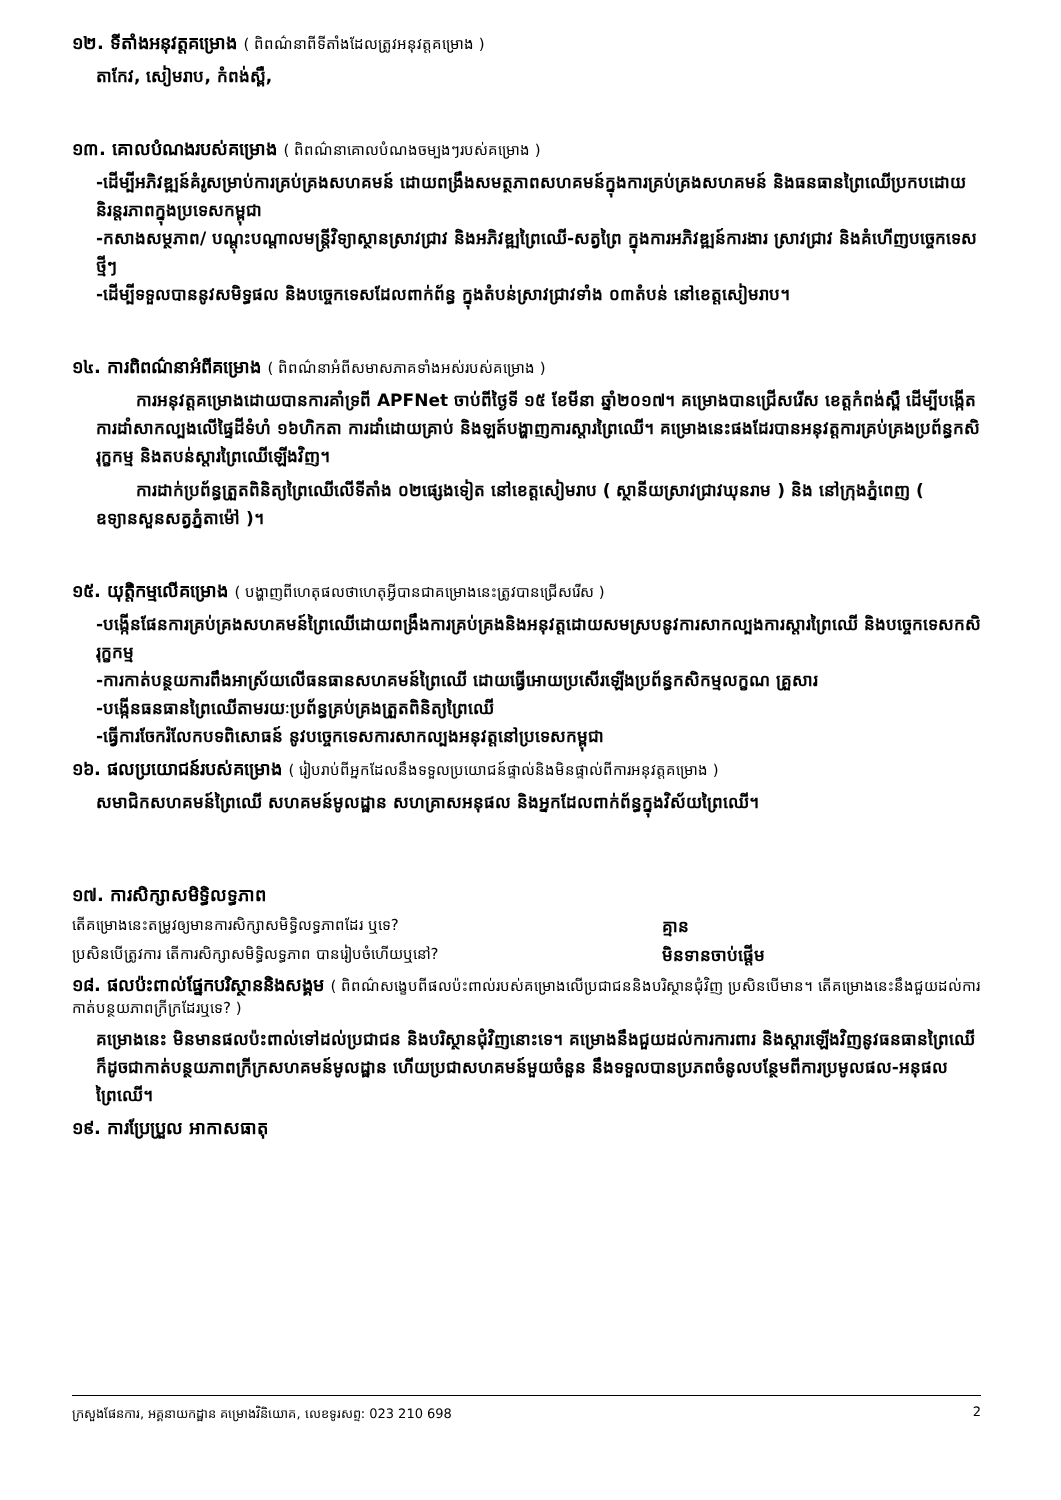១២. ទីតាំងអនុវត្តគម្រោង ( ពិពណ៌នាពីទីតាំងដែលត្រូវអនុវត្តគម្រោង )
តាកែវ, សៀមរាប, កំពង់ស្ពឺ,
១៣. គោលបំណងរបស់គម្រោង ( ពិពណ៌នាគោលបំណងចម្បងៗរបស់គម្រោង )
-ដើម្បីអភិវឌ្ឍន៍គំរូសម្រាប់ការគ្រប់គ្រងសហគមន៍ ដោយពង្រឹងសមត្ថភាពសហគមន៍ក្នុងការគ្រប់គ្រងសហគមន៍ និងធនធានព្រៃឈើប្រកបដោយនិរន្តរភាពក្នុងប្រទេសកម្ពុជា
-កសាងសម្ថភាព/ បណ្ដុះបណ្ដាលមន្ត្រីវិទ្យាស្ថានស្រាវជ្រាវ និងអភិវឌ្ឍព្រៃឈើ-សត្វព្រៃ ក្នុងការអភិវឌ្ឍន៍ការងារ ស្រាវជ្រាវ និងគំហើញបច្ចេកទេសថ្មីៗ
-ដើម្បីទទួលបាននូវសមិទ្ធផល និងបច្ចេកទេសដែលពាក់ព័ន្ធ ក្នុងតំបន់ស្រាវជ្រាវទាំង ០៣តំបន់ នៅខេត្តសៀមរាប។
១៤. ការពិពណ៌នាអំពីគម្រោង ( ពិពណ៌នាអំពីសមាសភាគទាំងអស់របស់គម្រោង )
ការអនុវត្តគម្រោងដោយបានការគាំទ្រពី APFNet ចាប់ពីថ្ងៃទី ១៥ ខែមីនា ឆ្នាំ២០១៧។ គម្រោងបានជ្រើសរើស ខេត្តកំពង់ស្ពឺ ដើម្បីបង្កើតការដាំសាកល្បងលើផ្ទៃដីទំហំ ១៦ហិកតា ការដាំដោយគ្រាប់ និងឡត៍បង្ហាញការស្ដារព្រៃឈើ។ គម្រោងនេះផងដែរបានអនុវត្តការគ្រប់គ្រងប្រព័ន្ធកសិរុក្ខកម្ម និងតបន់ស្ដារព្រៃឈើឡើងវិញ។
ការដាក់ប្រព័ន្ធត្រួតពិនិត្យព្រៃឈើលើទីតាំង ០២ផ្សេងទៀត នៅខេត្តសៀមរាប ( ស្ថានីយស្រាវជ្រាវឃុនរាម ) និង នៅក្រុងភ្នំពេញ ( ឧទ្យានសួនសត្វភ្នំតាម៉ៅ )។
១៥. យុត្តិកម្មលើគម្រោង ( បង្ហាញពីហេតុផលថាហេតុអ្វីបានជាគម្រោងនេះត្រូវបានជ្រើសរើស )
-បង្កើនផែនការគ្រប់គ្រងសហគមន៍ព្រៃឈើដោយពង្រឹងការគ្រប់គ្រងនិងអនុវត្តដោយសមស្របនូវការសាកល្បងការស្ដារព្រៃឈើ និងបច្ចេកទេសកសិរុក្ខកម្ម
-ការកាត់បន្ថយការពឹងអាស្រ័យលើធនធានសហគមន៍ព្រៃឈើ ដោយធ្វើអោយប្រសើរឡើងប្រព័ន្ធកសិកម្មលក្ខណ គ្រួសារ
-បង្កើនធនធានព្រៃឈើតាមរយៈប្រព័ន្ធគ្រប់គ្រងត្រួតពិនិត្យព្រៃឈើ
-ធ្វើការចែករំលែកបទពិសោធន៍ នូវបច្ចេកទេសការសាកល្បងអនុវត្តនៅប្រទេសកម្ពុជា
១៦. ផលប្រយោជន៍របស់គម្រោង ( រៀបរាប់ពីអ្នកដែលនឹងទទួលប្រយោជន៍ផ្ទាល់និងមិនផ្ទាល់ពីការអនុវត្តគម្រោង )
សមាជិកសហគមន៍ព្រៃឈើ សហគមន៍មូលដ្ឋាន សហគ្រាសអនុផល និងអ្នកដែលពាក់ព័ន្ធក្នុងវិស័យព្រៃឈើ។
១៧. ការសិក្សាសមិទ្ធិលទ្ធភាព
តើគម្រោងនេះតម្រូវឲ្យមានការសិក្សាសមិទ្ធិលទ្ធភាពដែរ ឬទេ? គ្មាន
ប្រសិនបើត្រូវការ តើការសិក្សាសមិទ្ធិលទ្ធភាព បានរៀបចំហើយឬនៅ? មិនទានចាប់ផ្ដើម
១៨. ផលប៉ះពាល់ផ្នែកបរិស្ថាននិងសង្គម ( ពិពណ៌សង្ខេបពីផលប៉ះពាល់របស់គម្រោងលើប្រជាជននិងបរិស្ថានជុំវិញ ប្រសិនបើមាន។ តើគម្រោងនេះនឹងជួយដល់ការកាត់បន្ថយភាពក្រីក្រដែរឬទេ? )
គម្រោងនេះ មិនមានផលប៉ះពាល់ទៅដល់ប្រជាជន និងបរិស្ថានជុំវិញនោះទេ។ គម្រោងនឹងជួយដល់ការការពារ និងស្ដារឡើងវិញនូវធនធានព្រៃឈើ ក៏ដូចជាកាត់បន្ថយភាពក្រីក្រសហគមន៍មូលដ្ឋាន ហើយប្រជាសហគមន៍មួយចំនួន នឹងទទួលបានប្រភពចំនូលបន្ថែមពីការប្រមូលផល-អនុផលព្រៃឈើ។
១៩. ការប្រែប្រួល អាកាសធាតុ
ក្រសួងផែនការ, អគ្គនាយកដ្ឋាន គម្រោងវិនិយោគ, លេខទូរសព្ទ: 023 210 698 2